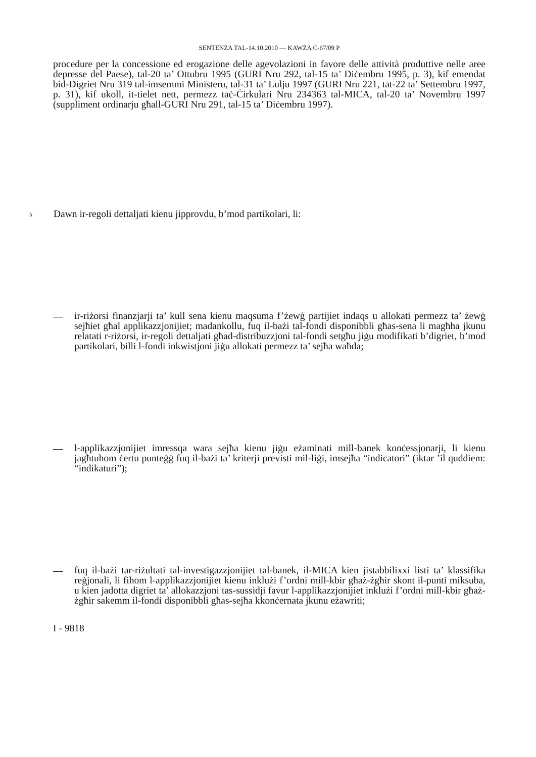SENTENZA TAL-14.10.2010 — KAWŻA C-67/09 P
procedure per la concessione ed erogazione delle agevolazioni in favore delle attività produttive nelle aree depresse del Paese), tal-20 ta’ Ottubru 1995 (GURI Nru 292, tal-15 ta’ Diċembru 1995, p. 3), kif emendat bid-Digriet Nru 319 tal-imsemmi Ministeru, tal-31 ta’ Lulju 1997 (GURI Nru 221, tat-22 ta’ Settembru 1997, p. 31), kif ukoll, it-tielet nett, permezz taċ-Ċirkulari Nru 234363 tal-MICA, tal-20 ta’ Novembru 1997 (suppliment ordinarju għall-GURI Nru 291, tal-15 ta’ Diċembru 1997).
5
Dawn ir-regoli dettaljati kienu jipprovdu, b’mod partikolari, li:
—
ir-riżorsi finanzjarji ta’ kull sena kienu maqsuma f’żewġ partijiet indaqs u allokati permezz ta’ żewġ sejħiet għal applikazzjonijiet; madankollu, fuq il-bażi tal-fondi disponibbli għas-sena li magħha jkunu relatati r-riżorsi, ir-regoli dettaljati għad-distribuzzjoni tal-fondi setgħu jiġu modifikati b’digriet, b’mod partikolari, billi l-fondi inkwistjoni jiġu allokati permezz ta’ sejħa waħda;
—
l-applikazzjonijiet imressqa wara sejħa kienu jiġu eżaminati mill-banek konċessjonarji, li kienu jagħtuhom ċertu punteġġ fuq il-bażi ta’ kriterji previsti mil-liġi, imsejħa “indicatori” (iktar ’il quddiem: “indikaturi”);
—
fuq il-bażi tar-riżultati tal-investigazzjonijiet tal-banek, il-MICA kien jistabbilixxi listi ta’ klassifika reġjonali, li fihom l-applikazzjonijiet kienu inklużi f’ordni mill-kbir għaż-żgħir skont il-punti miksuba, u kien jadotta digriet ta’ allokazzjoni tas-sussidji favur l-applikazzjonijiet inklużi f’ordni mill-kbir għaż-żgħir sakemm il-fondi disponibbli għas-sejħa kkonċernata jkunu eżawriti;
I - 9818